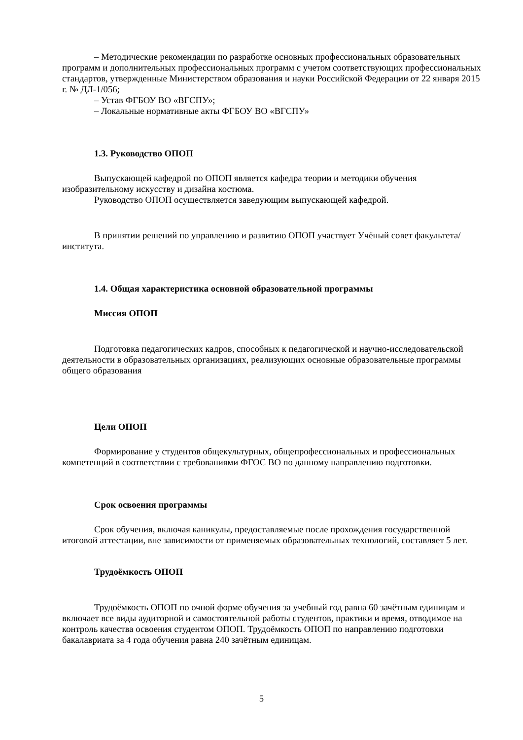– Методические рекомендации по разработке основных профессиональных образовательных программ и дополнительных профессиональных программ с учетом соответствующих профессиональных стандартов, утвержденные Министерством образования и науки Российской Федерации от 22 января 2015 г. № ДЛ-1/056;
– Устав ФГБОУ ВО «ВГСПУ»;
– Локальные нормативные акты ФГБОУ ВО «ВГСПУ»
1.3. Руководство ОПОП
Выпускающей кафедрой по ОПОП является кафедра теории и методики обучения изобразительному искусству и дизайна костюма.
Руководство ОПОП осуществляется заведующим выпускающей кафедрой.
В принятии решений по управлению и развитию ОПОП участвует Учёный совет факультета/института.
1.4. Общая характеристика основной образовательной программы
Миссия ОПОП
Подготовка педагогических кадров, способных к педагогической и научно-исследовательской деятельности в образовательных организациях, реализующих основные образовательные программы общего образования
Цели ОПОП
Формирование у студентов общекультурных, общепрофессиональных и профессиональных компетенций в соответствии с требованиями ФГОС ВО по данному направлению подготовки.
Срок освоения программы
Срок обучения, включая каникулы, предоставляемые после прохождения государственной итоговой аттестации, вне зависимости от применяемых образовательных технологий, составляет 5 лет.
Трудоёмкость ОПОП
Трудоёмкость ОПОП по очной форме обучения за учебный год равна 60 зачётным единицам и включает все виды аудиторной и самостоятельной работы студентов, практики и время, отводимое на контроль качества освоения студентом ОПОП. Трудоёмкость ОПОП по направлению подготовки бакалавриата за 4 года обучения равна 240 зачётным единицам.
5